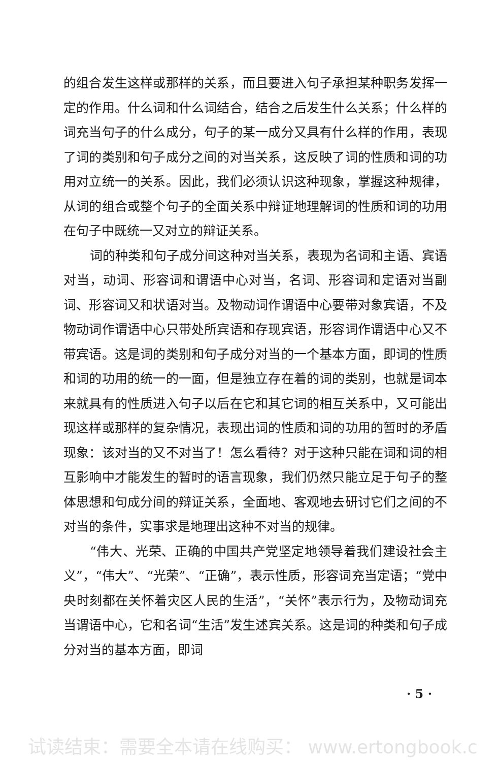的组合发生这样或那样的关系，而且要进入句子承担某种职务发挥一定的作用。什么词和什么词结合，结合之后发生什么关系；什么样的词充当句子的什么成分，句子的某一成分又具有什么样的作用，表现了词的类别和句子成分之间的对当关系，这反映了词的性质和词的功用对立统一的关系。因此，我们必须认识这种现象，掌握这种规律，从词的组合或整个句子的全面关系中辩证地理解词的性质和词的功用在句子中既统一又对立的辩证关系。
词的种类和句子成分间这种对当关系，表现为名词和主语、宾语对当，动词、形容词和谓语中心对当，名词、形容词和定语对当副词、形容词又和状语对当。及物动词作谓语中心要带对象宾语，不及物动词作谓语中心只带处所宾语和存现宾语，形容词作谓语中心又不带宾语。这是词的类别和句子成分对当的一个基本方面，即词的性质和词的功用的统一的一面，但是独立存在着的词的类别，也就是词本来就具有的性质进入句子以后在它和其它词的相互关系中，又可能出现这样或那样的复杂情况，表现出词的性质和词的功用的暂时的矛盾现象：该对当的又不对当了！怎么看待？对于这种只能在词和词的相互影响中才能发生的暂时的语言现象，我们仍然只能立足于句子的整体思想和句成分间的辩证关系，全面地、客观地去研讨它们之间的不对当的条件，实事求是地理出这种不对当的规律。
“伟大、光荣、正确的中国共产党坚定地领导着我们建设社会主义”，“伟大”、“光荣”、“正确”，表示性质，形容词充当定语；“党中央时刻都在关怀着灾区人民的生活”，“关怀”表示行为，及物动词充当谓语中心，它和名词“生活”发生述宾关系。这是词的种类和句子成分对当的基本方面，即词
· 5 ·
试读结束：需要全本请在线购买： www.ertongbook.c